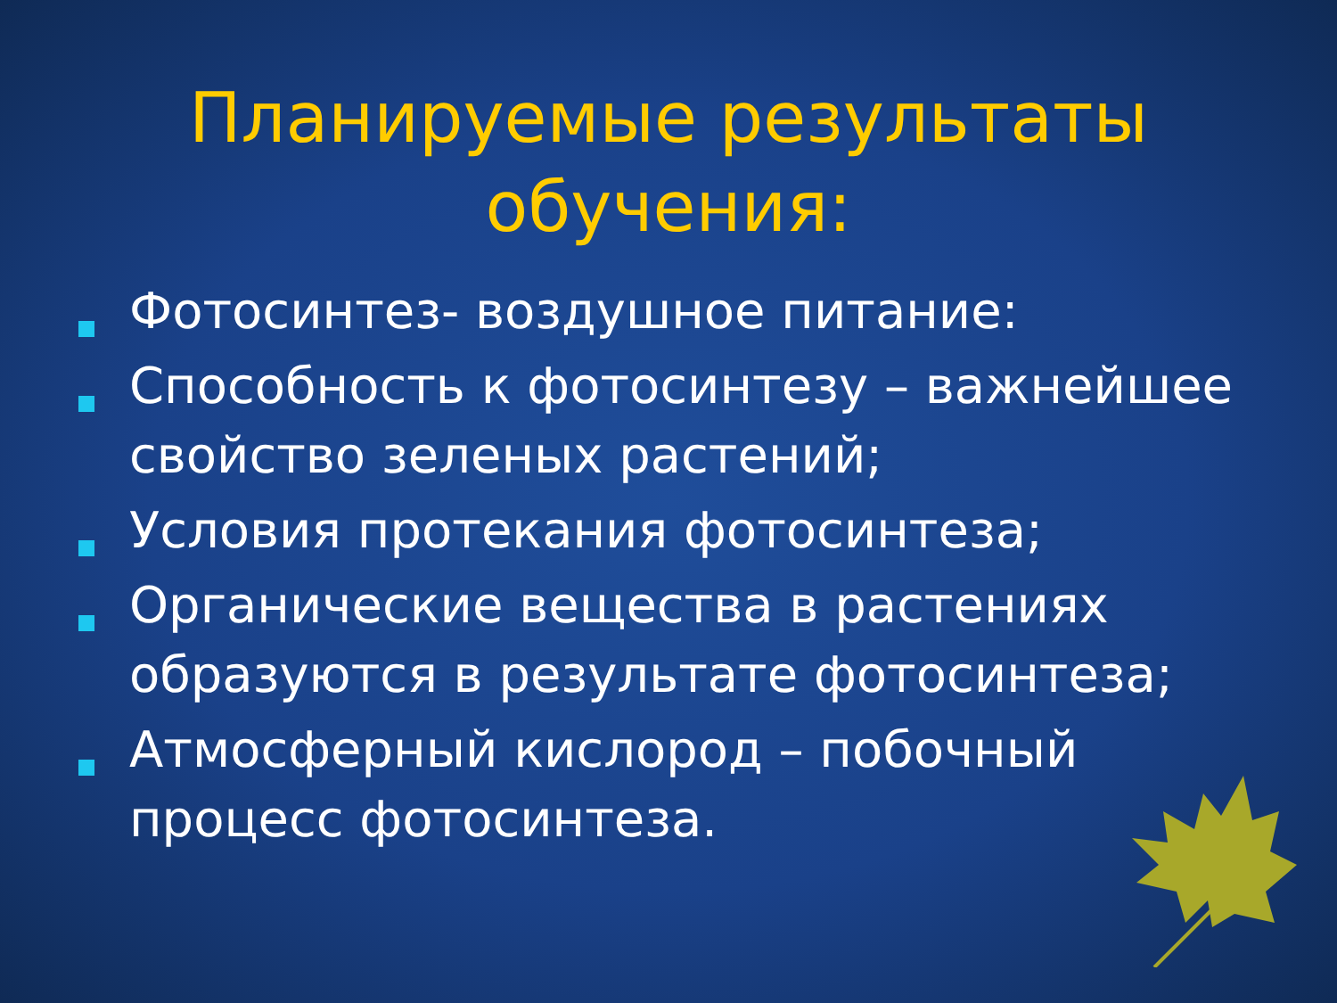Планируемые результаты
обучения:
Фотосинтез- воздушное питание:
Способность к фотосинтезу – важнейшее свойство зеленых растений;
Условия протекания фотосинтеза;
Органические вещества в растениях образуются в результате фотосинтеза;
Атмосферный кислород – побочный процесс фотосинтеза.